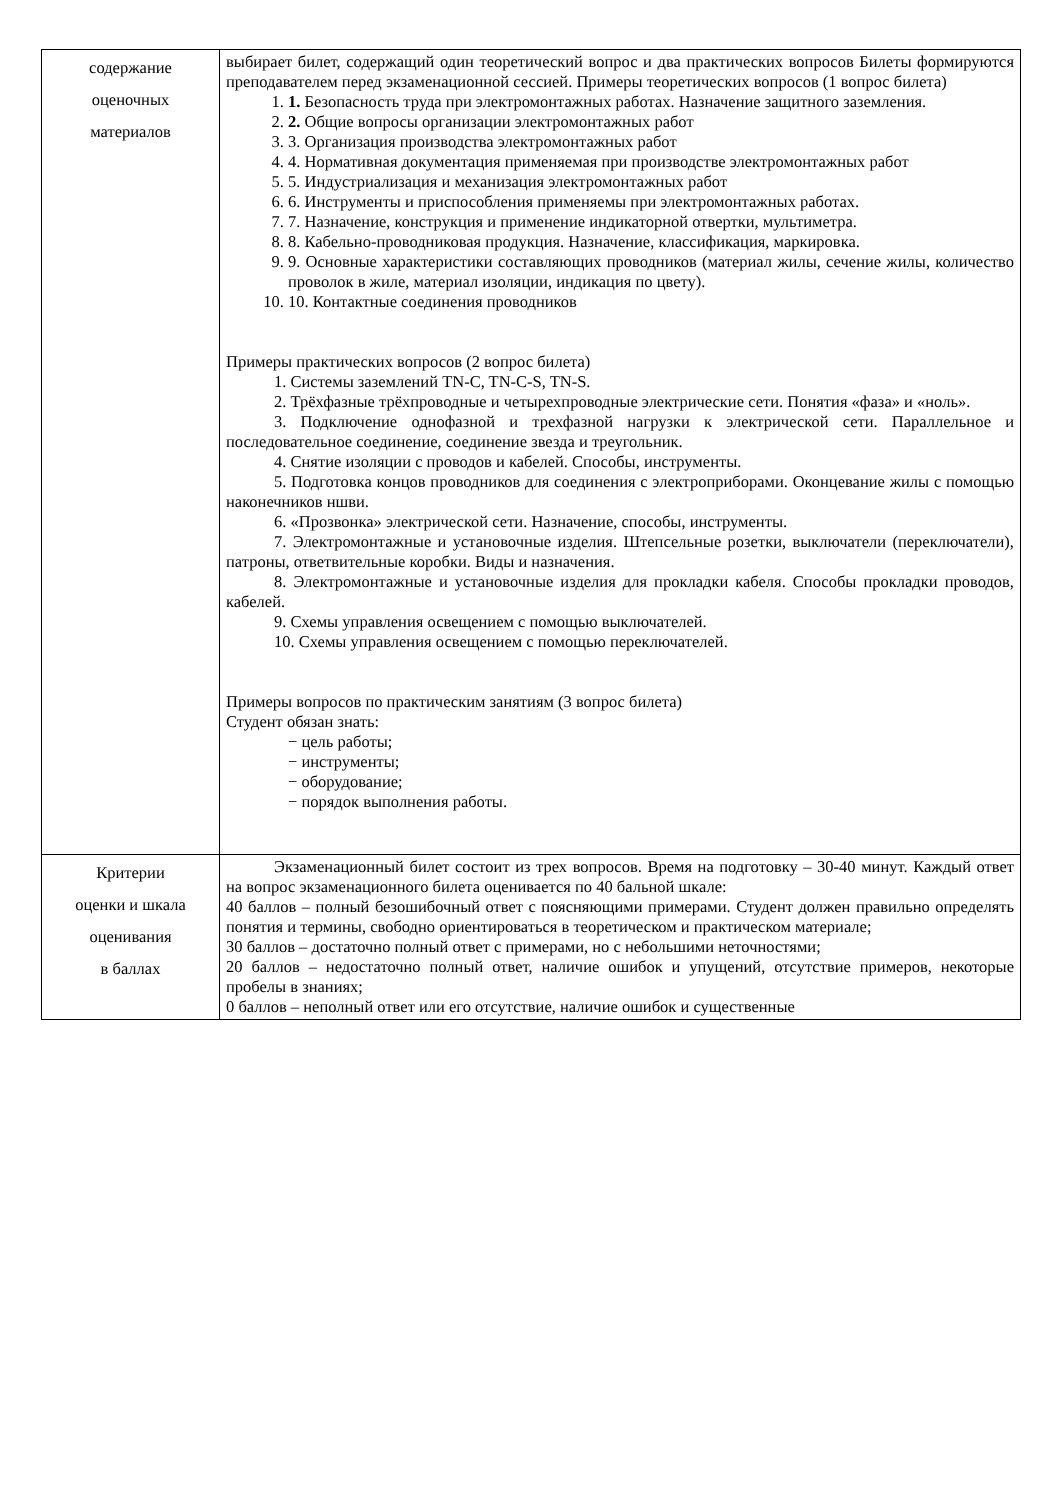| содержание оценочных материалов | выбирает билет, содержащий один теоретический вопрос и два практических вопросов Билеты формируются преподавателем перед экзаменационной сессией. Примеры теоретических вопросов (1 вопрос билета) 1. 1. Безопасность труда при электромонтажных работах. Назначение защитного заземления. 2. 2. Общие вопросы организации электромонтажных работ 3. 3. Организация производства электромонтажных работ 4. 4. Нормативная документация применяемая при производстве электромонтажных работ 5. 5. Индустриализация и механизация электромонтажных работ 6. 6. Инструменты и приспособления применяемы при электромонтажных работах. 7. 7. Назначение, конструкция и применение индикаторной отвертки, мультиметра. 8. 8. Кабельно-проводниковая продукция. Назначение, классификация, маркировка. 9. 9. Основные характеристики составляющих проводников (материал жилы, сечение жилы, количество проволок в жиле, материал изоляции, индикация по цвету). 10. 10. Контактные соединения проводников Примеры практических вопросов (2 вопрос билета) 1. Системы заземлений TN-C, TN-C-S, TN-S. 2. Трёхфазные трёхпроводные и четырехпроводные электрические сети. Понятия «фаза» и «ноль». 3. Подключение однофазной и трехфазной нагрузки к электрической сети. Параллельное и последовательное соединение, соединение звезда и треугольник. 4. Снятие изоляции с проводов и кабелей. Способы, инструменты. 5. Подготовка концов проводников для соединения с электроприборами. Оконцевание жилы с помощью наконечников ншви. 6. «Прозвонка» электрической сети. Назначение, способы, инструменты. 7. Электромонтажные и установочные изделия. Штепсельные розетки, выключатели (переключатели), патроны, ответвительные коробки. Виды и назначения. 8. Электромонтажные и установочные изделия для прокладки кабеля. Способы прокладки проводов, кабелей. 9. Схемы управления освещением с помощью выключателей. 10. Схемы управления освещением с помощью переключателей. Примеры вопросов по практическим занятиям (3 вопрос билета) Студент обязан знать: − цель работы; − инструменты; − оборудование; − порядок выполнения работы. |
| Критерии оценки и шкала оценивания в баллах | Экзаменационный билет состоит из трех вопросов. Время на подготовку – 30-40 минут. Каждый ответ на вопрос экзаменационного билета оценивается по 40 бальной шкале: 40 баллов – полный безошибочный ответ с поясняющими примерами. Студент должен правильно определять понятия и термины, свободно ориентироваться в теоретическом и практическом материале; 30 баллов – достаточно полный ответ с примерами, но с небольшими неточностями; 20 баллов – недостаточно полный ответ, наличие ошибок и упущений, отсутствие примеров, некоторые пробелы в знаниях; 0 баллов – неполный ответ или его отсутствие, наличие ошибок и существенные |